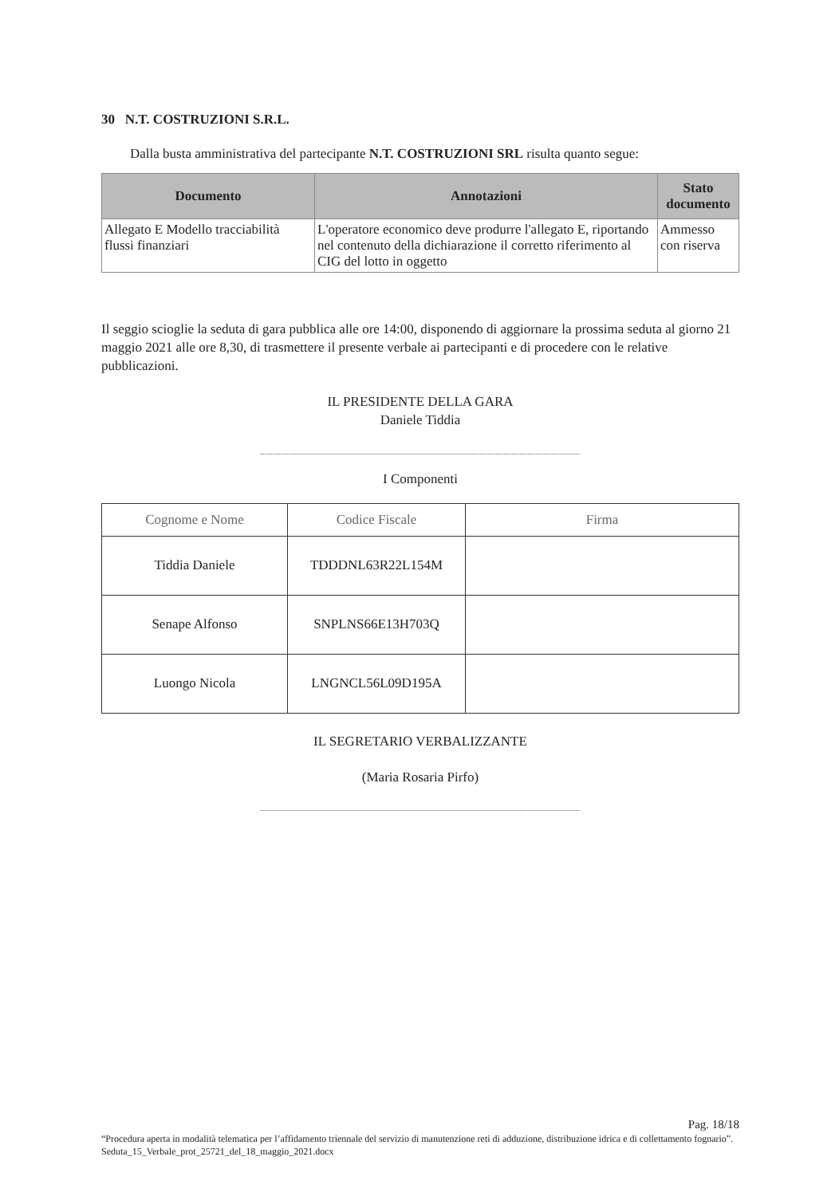30 N.T. COSTRUZIONI S.R.L.
Dalla busta amministrativa del partecipante N.T. COSTRUZIONI SRL risulta quanto segue:
| Documento | Annotazioni | Stato documento |
| --- | --- | --- |
| Allegato E Modello tracciabilità flussi finanziari | L'operatore economico deve produrre l'allegato E, riportando nel contenuto della dichiarazione il corretto riferimento al CIG del lotto in oggetto | Ammesso con riserva |
Il seggio scioglie la seduta di gara pubblica alle ore 14:00, disponendo di aggiornare la prossima seduta al giorno 21 maggio 2021 alle ore 8,30, di trasmettere il presente verbale ai partecipanti e di procedere con le relative pubblicazioni.
IL PRESIDENTE DELLA GARA
Daniele Tiddia
I Componenti
| Cognome e Nome | Codice Fiscale | Firma |
| --- | --- | --- |
| Tiddia Daniele | TDDDNL63R22L154M | |
| Senape Alfonso | SNPLNS66E13H703Q | |
| Luongo Nicola | LNGNCL56L09D195A | |
IL SEGRETARIO VERBALIZZANTE
(Maria Rosaria Pirfo)
Pag. 18/18
“Procedura aperta in modalità telematica per l’affidamento triennale del servizio di manutenzione reti di adduzione, distribuzione idrica e di collettamento fognario”. Seduta_15_Verbale_prot_25721_del_18_maggio_2021.docx